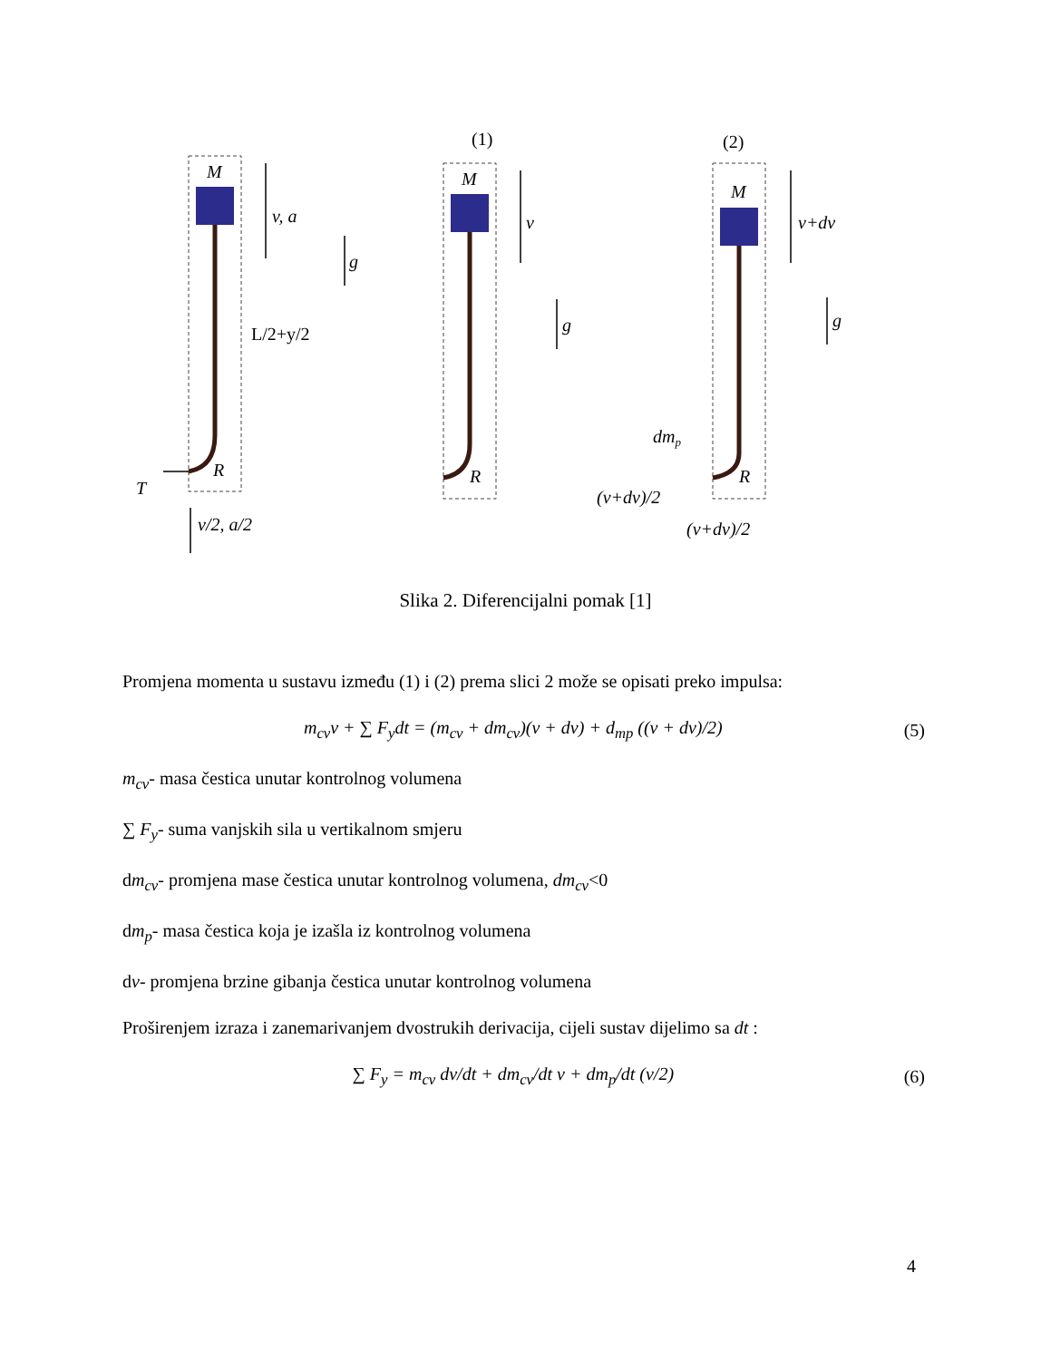(1)
(2)
M
M
M
v, a
g
v
g
v+dv
g
L/2+y/2
R
R
R
T
v/2, a/2
dmp
(v+dv)/2
(v+dv)/2
Slika 2. Diferencijalni pomak [1]
Promjena momenta u sustavu između (1) i (2) prema slici 2 može se opisati preko impulsa:
m<sub>cv</sub>v + ∑ F<sub>y</sub>dt = (m<sub>cv</sub> + dm<sub>cv</sub>)(v + dv) + d<sub>mp</sub> ((v + dv)/2) (5)
m<sub>cv</sub>- masa čestica unutar kontrolnog volumena
∑ F<sub>y</sub>- suma vanjskih sila u vertikalnom smjeru
dm<sub>cv</sub>- promjena mase čestica unutar kontrolnog volumena, dm<sub>cv</sub><0
dm<sub>p</sub>- masa čestica koja je izašla iz kontrolnog volumena
dv- promjena brzine gibanja čestica unutar kontrolnog volumena
Proširenjem izraza i zanemarivanjem dvostrukih derivacija, cijeli sustav dijelimo sa dt :
∑ F<sub>y</sub> = m<sub>cv</sub> dv/dt + dm<sub>cv</sub>/dt v + dm<sub>p</sub>/dt (v/2) (6)
4